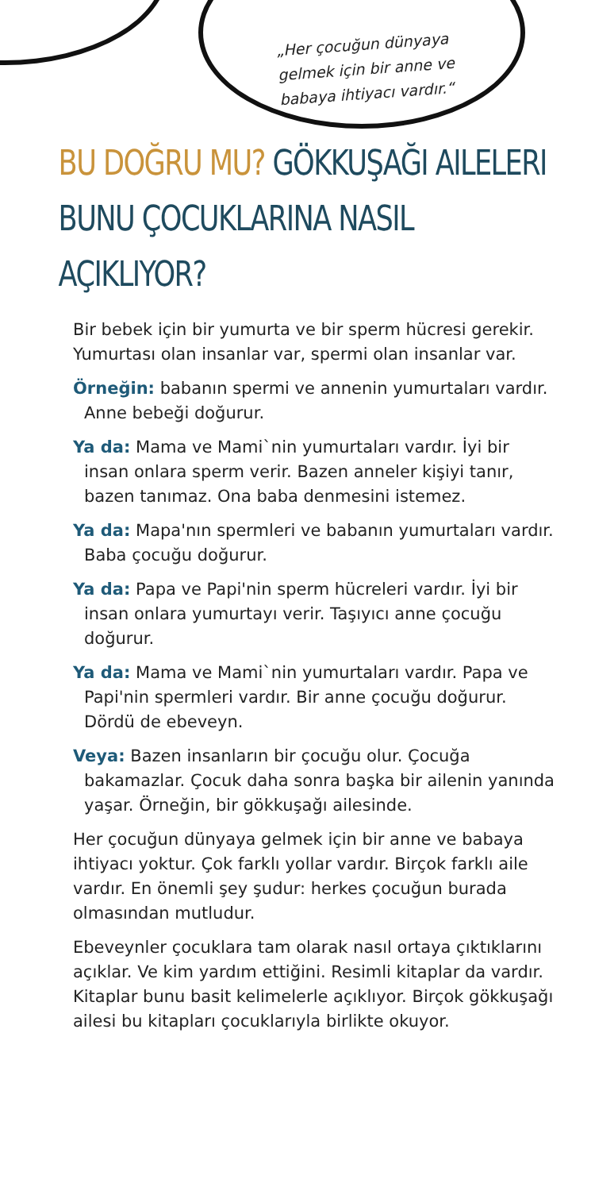„Her çocuğun dünyaya gelmek için bir anne ve babaya ihtiyacı vardır.“
BU DOĞRU MU? GÖKKUŞAĞI AILELERI BUNU ÇOCUKLARINA NASIL AÇIKLIYOR?
Bir bebek için bir yumurta ve bir sperm hücresi gerekir. Yumurtası olan insanlar var, spermi olan insanlar var.
Örneğin: babanın spermi ve annenin yumurtaları vardır. Anne bebeği doğurur.
Ya da: Mama ve Mami`nin yumurtaları vardır. İyi bir insan onlara sperm verir. Bazen anneler kişiyi tanır, bazen tanımaz. Ona baba denmesini istemez.
Ya da: Mapa'nın spermleri ve babanın yumurtaları vardır. Baba çocuğu doğurur.
Ya da: Papa ve Papi'nin sperm hücreleri vardır. İyi bir insan onlara yumurtayı verir. Taşıyıcı anne çocuğu doğurur.
Ya da: Mama ve Mami`nin yumurtaları vardır. Papa ve Papi'nin spermleri vardır. Bir anne çocuğu doğurur. Dördü de ebeveyn.
Veya: Bazen insanların bir çocuğu olur. Çocuğa bakamazlar. Çocuk daha sonra başka bir ailenin yanında yaşar. Örneğin, bir gökkuşağı ailesinde.
Her çocuğun dünyaya gelmek için bir anne ve babaya ihtiyacı yoktur. Çok farklı yollar vardır. Birçok farklı aile vardır. En önemli şey şudur: herkes çocuğun burada olmasından mutludur.
Ebeveynler çocuklara tam olarak nasıl ortaya çıktıklarını açıklar. Ve kim yardım ettiğini. Resimli kitaplar da vardır. Kitaplar bunu basit kelimelerle açıklıyor. Birçok gökkuşağı ailesi bu kitapları çocuklarıyla birlikte okuyor.